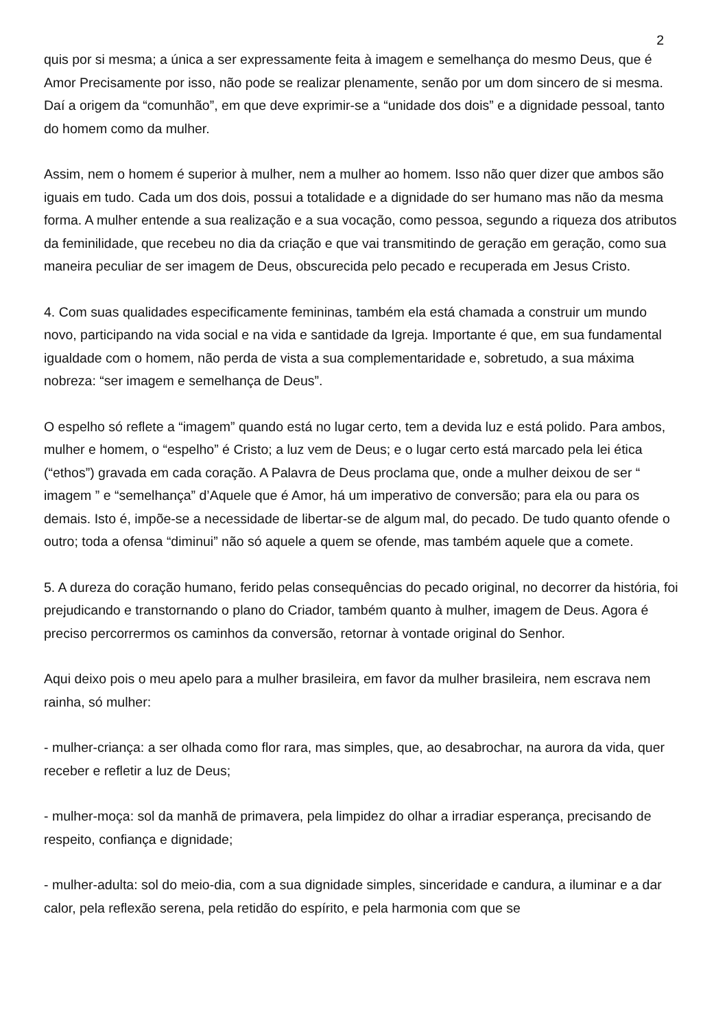2
quis por si mesma; a única a ser expressamente feita à imagem e semelhança do mesmo Deus, que é Amor Precisamente por isso, não pode se realizar plenamente, senão por um dom sincero de si mesma. Daí a origem da “comunhão”, em que deve exprimir-se a “unidade dos dois” e a dignidade pessoal, tanto do homem como da mulher.
Assim, nem o homem é superior à mulher, nem a mulher ao homem. Isso não quer dizer que ambos são iguais em tudo. Cada um dos dois, possui a totalidade e a dignidade do ser humano mas não da mesma forma. A mulher entende a sua realização e a sua vocação, como pessoa, segundo a riqueza dos atributos da feminilidade, que recebeu no dia da criação e que vai transmitindo de geração em geração, como sua maneira peculiar de ser imagem de Deus, obscurecida pelo pecado e recuperada em Jesus Cristo.
4. Com suas qualidades especificamente femininas, também ela está chamada a construir um mundo novo, participando na vida social e na vida e santidade da Igreja. Importante é que, em sua fundamental igualdade com o homem, não perda de vista a sua complementaridade e, sobretudo, a sua máxima nobreza: “ser imagem e semelhança de Deus”.
O espelho só reflete a “imagem” quando está no lugar certo, tem a devida luz e está polido. Para ambos, mulher e homem, o “espelho” é Cristo; a luz vem de Deus; e o lugar certo está marcado pela lei ética (“ethos”) gravada em cada coração. A Palavra de Deus proclama que, onde a mulher deixou de ser “ imagem ” e “semelhança” d’Aquele que é Amor, há um imperativo de conversão; para ela ou para os demais. Isto é, impõe-se a necessidade de libertar-se de algum mal, do pecado. De tudo quanto ofende o outro; toda a ofensa “diminui” não só aquele a quem se ofende, mas também aquele que a comete.
5. A dureza do coração humano, ferido pelas consequências do pecado original, no decorrer da história, foi prejudicando e transtornando o plano do Criador, também quanto à mulher, imagem de Deus. Agora é preciso percorrermos os caminhos da conversão, retornar à vontade original do Senhor.
Aqui deixo pois o meu apelo para a mulher brasileira, em favor da mulher brasileira, nem escrava nem rainha, só mulher:
- mulher-criança: a ser olhada como flor rara, mas simples, que, ao desabrochar, na aurora da vida, quer receber e refletir a luz de Deus;
- mulher-moça: sol da manhã de primavera, pela limpidez do olhar a irradiar esperança, precisando de respeito, confiança e dignidade;
- mulher-adulta: sol do meio-dia, com a sua dignidade simples, sinceridade e candura, a iluminar e a dar calor, pela reflexão serena, pela retidão do espírito, e pela harmonia com que se